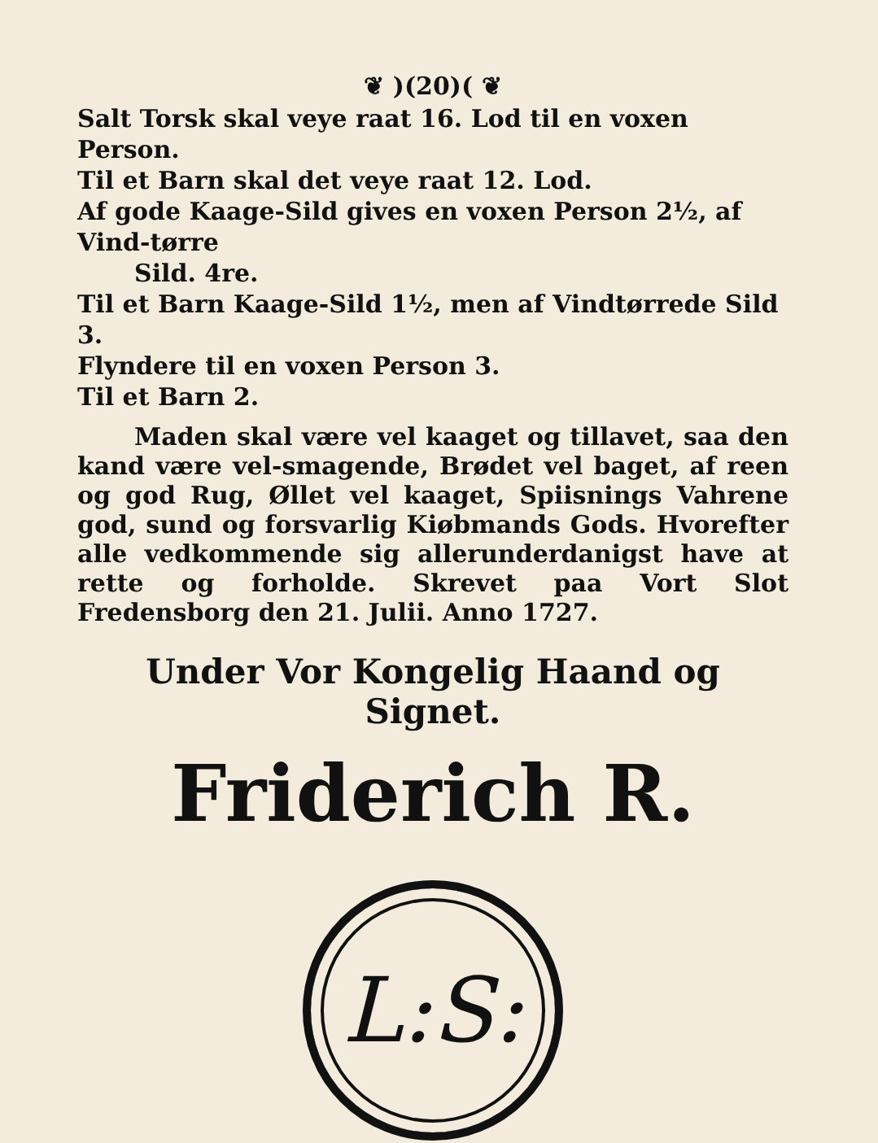❦ )(20)( ❦
Salt Torsk skal veye raat 16. Lod til en voxen Person.
Til et Barn skal det veye raat 12. Lod.
Af gode Kaage-Sild gives en voxen Person 2½, af Vind-tørre
Sild. 4re.
Til et Barn Kaage-Sild 1½, men af Vindtørrede Sild 3.
Flyndere til en voxen Person 3.
Til et Barn 2.
Maden skal være vel kaaget og tillavet, saa den kand være vel-smagende, Brødet vel baget, af reen og god Rug, Øllet vel kaaget, Spiisnings Vahrene god, sund og forsvarlig Kiøbmands Gods. Hvorefter alle vedkommende sig allerunderdanigst have at rette og forholde. Skrevet paa Vort Slot Fredensborg den 21. Julii. Anno 1727.
Under Vor Kongelig Haand og Signet.
Friderich R.
L:S: